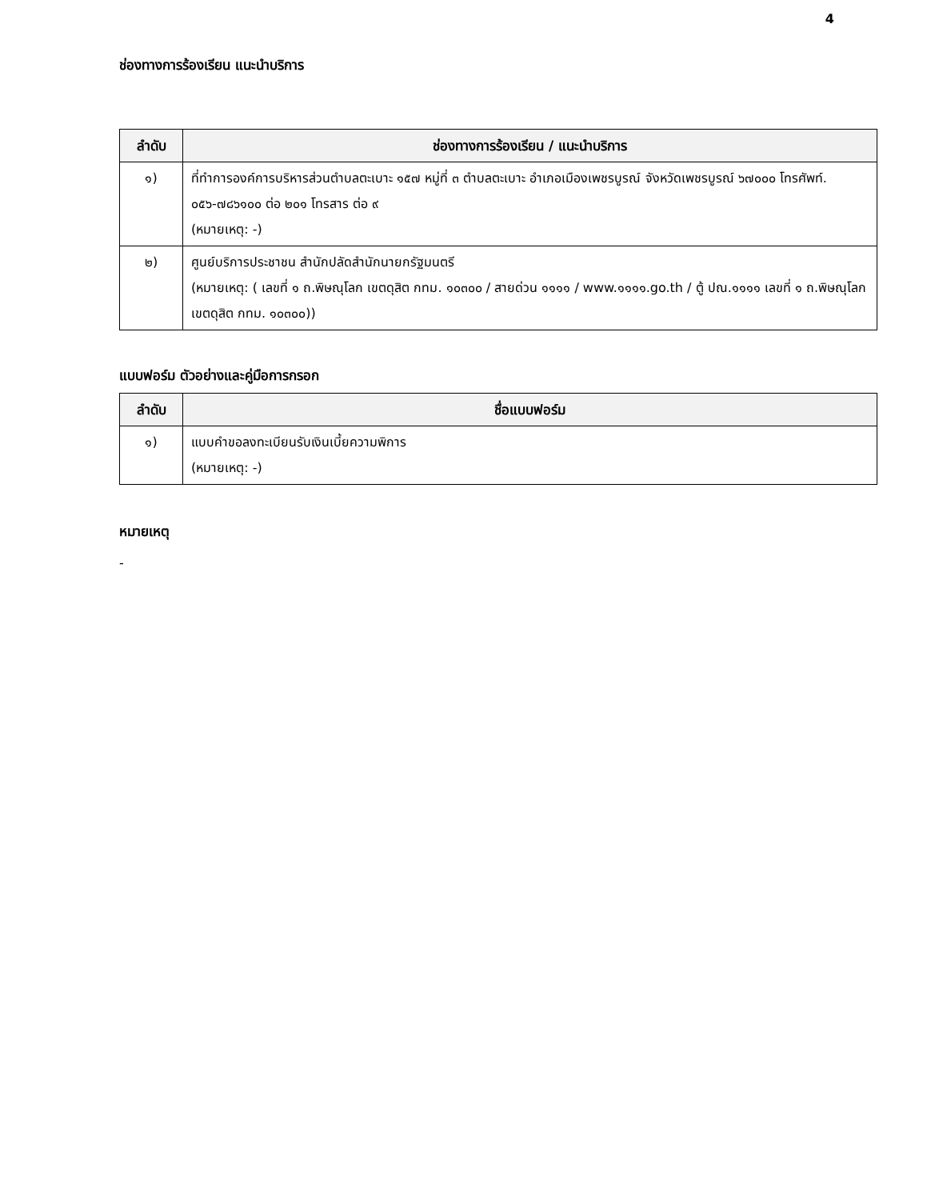4
ช่องทางการร้องเรียน แนะนำบริการ
| ลำดับ | ช่องทางการร้องเรียน / แนะนำบริการ |
| --- | --- |
| ๑) | ที่ทำการองค์การบริหารส่วนตำบลตะเบาะ ๑๕๗ หมู่ที่ ๓ ตำบลตะเบาะ อำเภอเมืองเพชรบูรณ์ จังหวัดเพชรบูรณ์ ๖๗๐๐๐ โทรศัพท์. ๐๕๖-๗๘๖๑๐๐ ต่อ ๒๐๑ โทรสาร ต่อ ๙ (หมายเหตุ: -) |
| ๒) | ศูนย์บริการประชาชน สำนักปลัดสำนักนายกรัฐมนตรี (หมายเหตุ: ( เลขที่ ๑ ถ.พิษณุโลก เขตดุสิต กทม. ๑๐๓๐๐ / สายด่วน ๑๑๑๑ / www.๑๑๑๑.go.th / ตู้ ปณ.๑๑๑๑ เลขที่ ๑ ถ.พิษณุโลก เขตดุสิต กทม. ๑๐๓๐๐)) |
แบบฟอร์ม ตัวอย่างและคู่มือการกรอก
| ลำดับ | ชื่อแบบฟอร์ม |
| --- | --- |
| ๑) | แบบคำขอลงทะเบียนรับเงินเบี้ยความพิการ (หมายเหตุ: -) |
หมายเหตุ
-